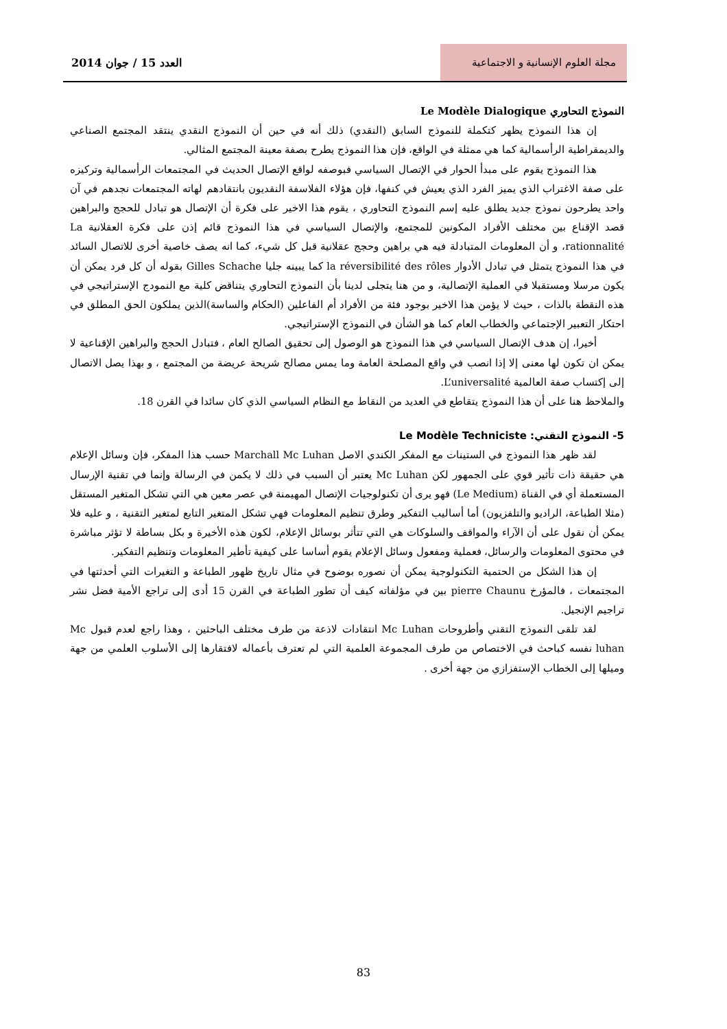مجلة العلوم الإنسانية و الاجتماعية
العدد 15 / جوان 2014
النموذج التحاوري Le Modèle Dialogique
إن هذا النموذج يظهر كتكملة للنموذج السابق (النقدي) ذلك أنه في حين أن النموذج النقدي ينتقد المجتمع الصناعي والديمقراطية الرأسمالية كما هي ممثلة في الواقع، فإن هذا النموذج يطرح بصفة معينة المجتمع المثالي.
هذا النموذج يقوم على مبدأ الحوار في الإتصال السياسي فبوصفه لواقع الإتصال الحديث في المجتمعات الرأسمالية وتركيزه على صفة الاغتراب الذي يميز الفرد الذي يعيش في كنفها، فإن هؤلاء الفلاسفة النقديون بانتقادهم لهاته المجتمعات نجدهم في آن واحد يطرحون نموذج جديد يطلق عليه إسم النموذج التحاوري ، يقوم هذا الاخير على فكرة أن الإتصال هو تبادل للحجج والبراهين قصد الإقناع بين مختلف الأفراد المكونين للمجتمع، والإتصال السياسي في هذا النموذج قائم إذن على فكرة العقلانية La rationnalité، و أن المعلومات المتبادلة فيه هي براهين وحجج عقلانية قبل كل شيء، كما انه يصف خاصية أخرى للاتصال السائد في هذا النموذج يتمثل في تبادل الأدوار la réversibilité des rôles كما يبينه جليا Gilles Schache بقوله أن كل فرد يمكن أن يكون مرسلا ومستقبلا في العملية الإتصالية، و من هنا يتجلى لدينا بأن النموذج التحاوري يتناقض كلية مع النمودج الإستراتيجي في هذه النقطة بالذات ، حيث لا يؤمن هذا الاخير بوجود فئة من الأفراد أم الفاعلين (الحكام والساسة)الذين يملكون الحق المطلق في احتكار التعبير الإجتماعي والخطاب العام كما هو الشأن في النموذج الإستراتيجي.
أخيرا، إن هدف الإتصال السياسي في هذا النموذج هو الوصول إلى تحقيق الصالح العام ، فتبادل الحجج والبراهين الإقناعية لا يمكن ان تكون لها معنى إلا إذا انصب في واقع المصلحة العامة وما يمس مصالح شريحة عريضة من المجتمع ، و بهذا يصل الاتصال إلى إكتساب صفة العالمية L’universalité.
والملاحظ هنا على أن هذا النموذج يتقاطع في العديد من النقاط مع النظام السياسي الذي كان سائدا في القرن 18.
5- النموذج التقني: Le Modèle Techniciste
لقد ظهر هذا النموذج في الستينات مع المفكر الكندي الاصل Marchall Mc Luhan حسب هذا المفكر، فإن وسائل الإعلام هي حقيقة ذات تأثير قوي على الجمهور لكن Mc Luhan يعتبر أن السبب في ذلك لا يكمن في الرسالة وإنما في تقنية الإرسال المستعملة أي في القناة (Le Medium) فهو يرى أن تكنولوجيات الإتصال المهيمنة في عصر معين هي التي تشكل المتغير المستقل (مثلا الطباعة، الراديو والتلفزيون) أما أساليب التفكير وطرق تنظيم المعلومات فهي تشكل المتغير التابع لمتغير التقنية ، و عليه فلا يمكن أن نقول على أن الآراء والمواقف والسلوكات هي التي تتأثر بوسائل الإعلام، لكون هذه الأخيرة و بكل بساطة لا تؤثر مباشرة في محتوى المعلومات والرسائل، فعملية ومفعول وسائل الإعلام يقوم أساسا على كيفية تأطير المعلومات وتنظيم التفكير.
إن هذا الشكل من الحتمية التكنولوجية يمكن أن نصوره بوضوح في مثال تاريخ ظهور الطباعة و التغيرات التي أحدثتها في المجتمعات ، فالمؤرخ pierre Chaunu بين في مؤلفاته كيف أن تطور الطباعة في القرن 15 أدى إلى تراجع الأمية فضل نشر تراجيم الإنجيل.
لقد تلقى النموذج التقني وأطروحات Mc Luhan انتقادات لاذعة من طرف مختلف الباحثين ، وهذا راجع لعدم قبول Mc luhan نفسه كباحث في الاختصاص من طرف المجموعة العلمية التي لم تعترف بأعماله لافتقارها إلى الأسلوب العلمي من جهة وميلها إلى الخطاب الإستفزازي من جهة أخرى .
83